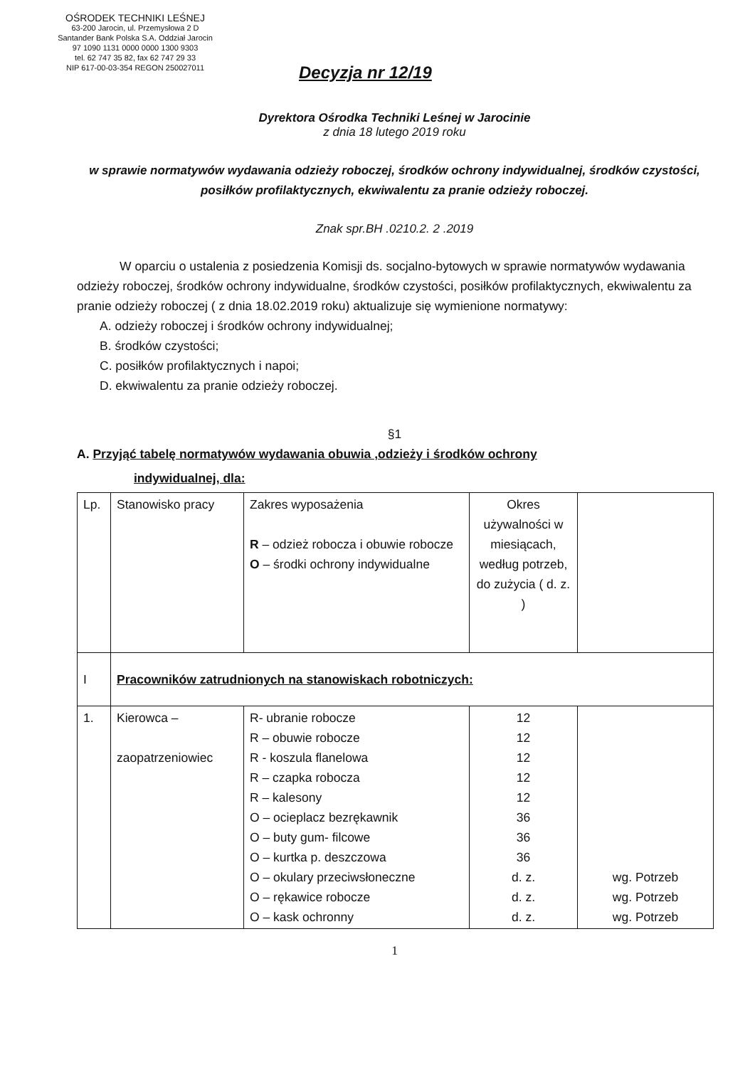OŚRODEK TECHNIKI LEŚNEJ
63-200 Jarocin, ul. Przemysłowa 2 D
Santander Bank Polska S.A. Oddział Jarocin
97 1090 1131 0000 0000 1300 9303
tel. 62 747 35 82, fax 62 747 29 33
NIP 617-00-03-354 REGON 250027011
Decyzja nr 12/19
Dyrektora Ośrodka Techniki Leśnej w Jarocinie
z dnia 18 lutego 2019 roku
w sprawie normatywów wydawania odzieży roboczej, środków ochrony indywidualnej, środków czystości, posiłków profilaktycznych, ekwiwalentu za pranie odzieży roboczej.
Znak spr.BH .0210.2. 2 .2019
W oparciu o ustalenia z posiedzenia Komisji ds. socjalno-bytowych w sprawie normatywów wydawania odzieży roboczej, środków ochrony indywidualne, środków czystości, posiłków profilaktycznych, ekwiwalentu za pranie odzieży roboczej ( z dnia 18.02.2019 roku) aktualizuje się wymienione normatywy:
A. odzieży roboczej i środków ochrony indywidualnej;
B. środków czystości;
C. posiłków profilaktycznych i napoi;
D. ekwiwalentu za pranie odzieży roboczej.
§1
A. Przyjąć tabelę normatywów wydawania obuwia ,odzieży i środków ochrony
indywidualnej, dla:
| Lp. | Stanowisko pracy | Zakres wyposażenia R – odzież robocza i obuwie robocze O – środki ochrony indywidualne | Okres używalności w miesiącach, według potrzeb, do zużycia ( d. z. ) | |
| I | Pracowników zatrudnionych na stanowiskach robotniczych: | | | |
| 1. | Kierowca – zaopatrzeniowiec | R- ubranie robocze R – obuwie robocze R - koszula flanelowa R – czapka robocza R – kalesony O – ocieplacz bezrękawnik O – buty gum- filcowe O – kurtka p. deszczowa O – okulary przeciwsłoneczne O – rękawice robocze O – kask ochronny | 12 12 12 12 12 36 36 36 d. z. d. z. d. z. | wg. Potrzeb wg. Potrzeb wg. Potrzeb |
1